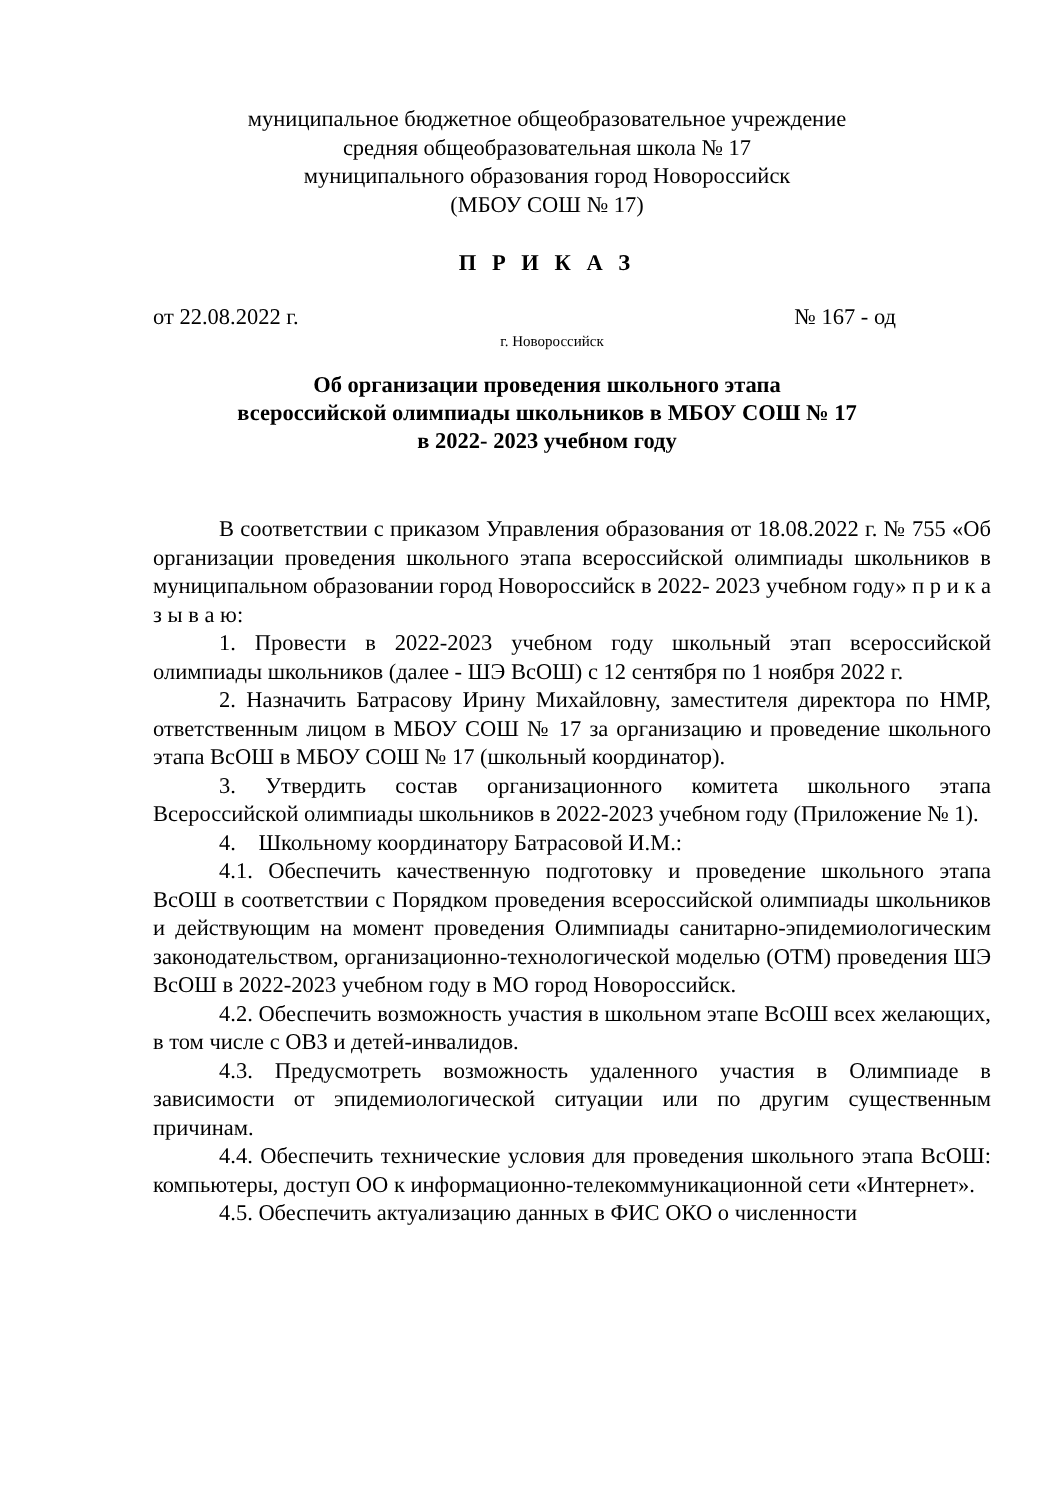муниципальное бюджетное общеобразовательное учреждение
средняя общеобразовательная школа № 17
муниципального образования город Новороссийск
(МБОУ СОШ № 17)
П Р И К А З
от 22.08.2022 г. № 167 - од
г. Новороссийск
Об организации проведения школьного этапа
всероссийской олимпиады школьников в МБОУ СОШ № 17
в 2022- 2023 учебном году
В соответствии с приказом Управления образования от 18.08.2022 г. № 755 «Об организации проведения школьного этапа всероссийской олимпиады школьников в муниципальном образовании город Новороссийск в 2022- 2023 учебном году» п р и к а з ы в а ю:
1. Провести в 2022-2023 учебном году школьный этап всероссийской олимпиады школьников (далее - ШЭ ВсОШ) с 12 сентября по 1 ноября 2022 г.
2. Назначить Батрасову Ирину Михайловну, заместителя директора по НМР, ответственным лицом в МБОУ СОШ № 17 за организацию и проведение школьного этапа ВсОШ в МБОУ СОШ № 17 (школьный координатор).
3. Утвердить состав организационного комитета школьного этапа Всероссийской олимпиады школьников в 2022-2023 учебном году (Приложение № 1).
4. Школьному координатору Батрасовой И.М.:
4.1. Обеспечить качественную подготовку и проведение школьного этапа ВсОШ в соответствии с Порядком проведения всероссийской олимпиады школьников и действующим на момент проведения Олимпиады санитарно-эпидемиологическим законодательством, организационно-технологической моделью (ОТМ) проведения ШЭ ВсОШ в 2022-2023 учебном году в МО город Новороссийск.
4.2. Обеспечить возможность участия в школьном этапе ВсОШ всех желающих, в том числе с ОВЗ и детей-инвалидов.
4.3. Предусмотреть возможность удаленного участия в Олимпиаде в зависимости от эпидемиологической ситуации или по другим существенным причинам.
4.4. Обеспечить технические условия для проведения школьного этапа ВсОШ: компьютеры, доступ ОО к информационно-телекоммуникационной сети «Интернет».
4.5. Обеспечить актуализацию данных в ФИС ОКО о численности